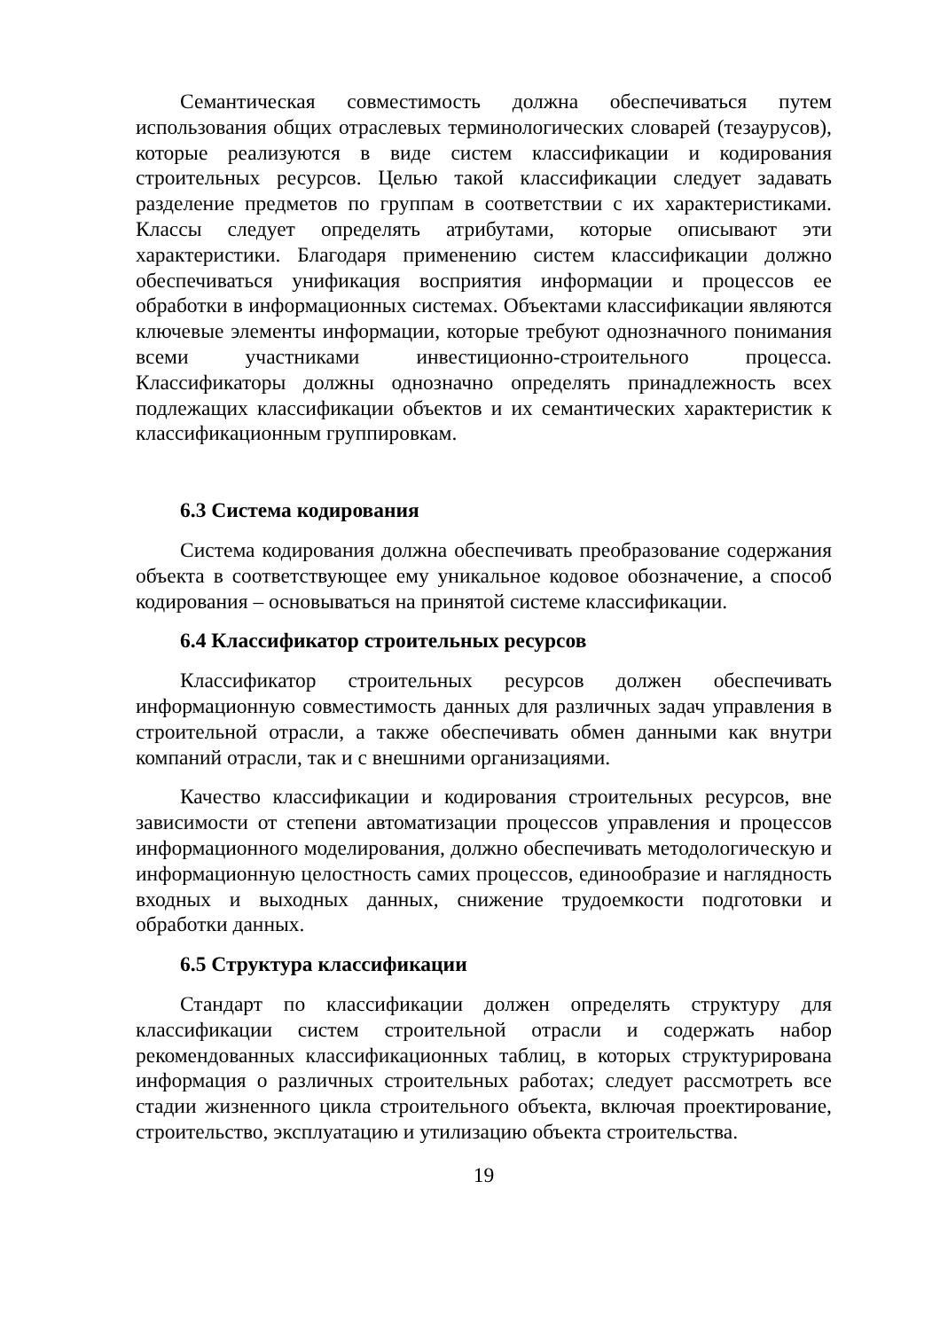Семантическая совместимость должна обеспечиваться путем использования общих отраслевых терминологических словарей (тезаурусов), которые реализуются в виде систем классификации и кодирования строительных ресурсов. Целью такой классификации следует задавать разделение предметов по группам в соответствии с их характеристиками. Классы следует определять атрибутами, которые описывают эти характеристики. Благодаря применению систем классификации должно обеспечиваться унификация восприятия информации и процессов ее обработки в информационных системах. Объектами классификации являются ключевые элементы информации, которые требуют однозначного понимания всеми участниками инвестиционно-строительного процесса. Классификаторы должны однозначно определять принадлежность всех подлежащих классификации объектов и их семантических характеристик к классификационным группировкам.
6.3 Система кодирования
Система кодирования должна обеспечивать преобразование содержания объекта в соответствующее ему уникальное кодовое обозначение, а способ кодирования – основываться на принятой системе классификации.
6.4 Классификатор строительных ресурсов
Классификатор строительных ресурсов должен обеспечивать информационную совместимость данных для различных задач управления в строительной отрасли, а также обеспечивать обмен данными как внутри компаний отрасли, так и с внешними организациями.
Качество классификации и кодирования строительных ресурсов, вне зависимости от степени автоматизации процессов управления и процессов информационного моделирования, должно обеспечивать методологическую и информационную целостность самих процессов, единообразие и наглядность входных и выходных данных, снижение трудоемкости подготовки и обработки данных.
6.5 Структура классификации
Стандарт по классификации должен определять структуру для классификации систем строительной отрасли и содержать набор рекомендованных классификационных таблиц, в которых структурирована информация о различных строительных работах; следует рассмотреть все стадии жизненного цикла строительного объекта, включая проектирование, строительство, эксплуатацию и утилизацию объекта строительства.
19